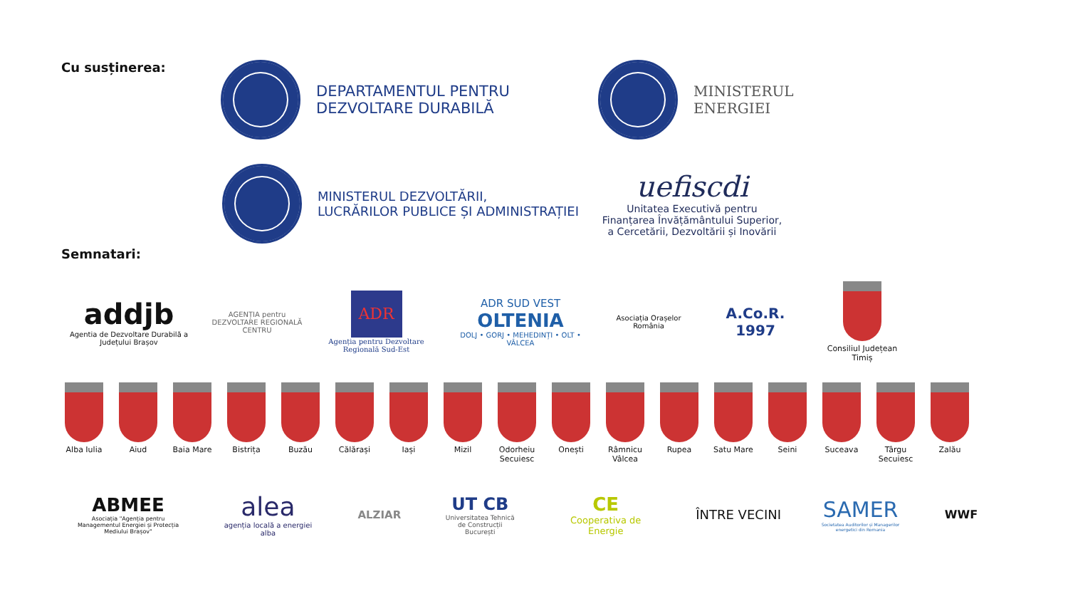Cu susținerea:
DEPARTAMENTUL PENTRU
DEZVOLTARE DURABILĂ
MINISTERUL
ENERGIEI
MINISTERUL DEZVOLTĂRII,
LUCRĂRILOR PUBLICE ȘI ADMINISTRAȚIEI
uefiscdi
Unitatea Executivă pentru Finanțarea Învățământului Superior, a Cercetării, Dezvoltării și Inovării
Semnatari:
addjb
Agentia de Dezvoltare Durabilă a Județului Brașov
AGENȚIA pentru DEZVOLTARE REGIONALĂ CENTRU
ADR
Agenția pentru Dezvoltare Regională Sud-Est
ADR SUD VEST
OLTENIA
DOLJ • GORJ • MEHEDINȚI • OLT • VÂLCEA
Asociația Orașelor România
A.Co.R.
1997
Consiliul Județean Timiș
Alba Iulia Aiud Baia Mare Bistrița Buzău Călărași Iași Mizil Odorheiu Secuiesc
Onești Râmnicu Vâlcea
Rupea Satu Mare Seini Suceava Târgu Secuiesc
Zalău
ABMEE
Asociația "Agenția pentru Managementul Energiei și Protecția Mediului Brașov"
alea
agenția locală a energiei alba
ALZIAR
UT CB
Universitatea Tehnică de Construcții București
CE
Cooperativa de Energie
ÎNTRE VECINI
SAMER
Societatea Auditorilor și Managerilor energetici din Romania
WWF